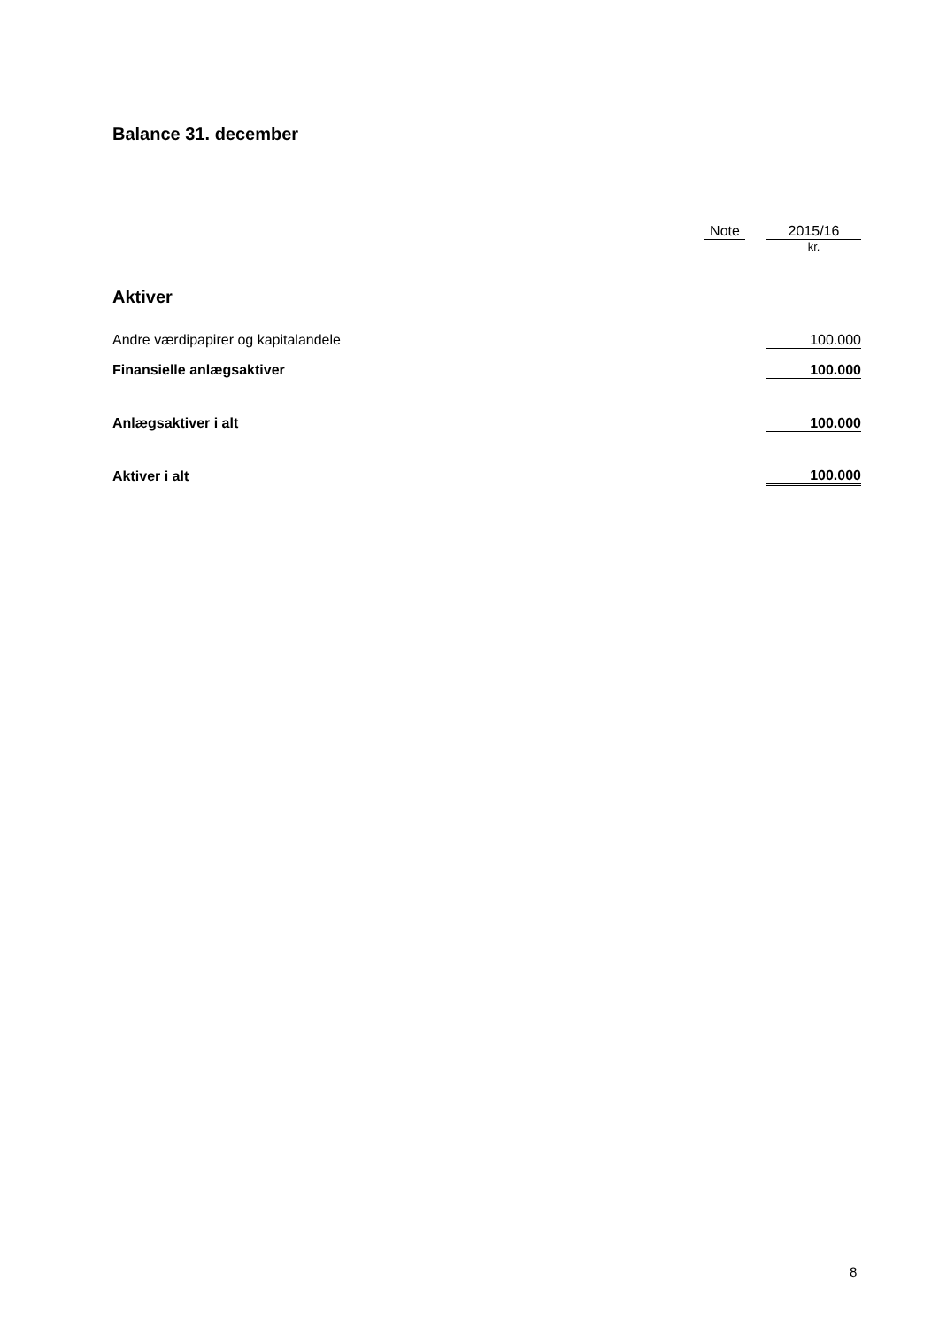Balance 31. december
| | Note | | 2015/16 |
| | | | kr. |
| Aktiver | | | |
| Andre værdipapirer og kapitalandele | | | 100.000 |
| Finansielle anlægsaktiver | | | 100.000 |
| Anlægsaktiver i alt | | | 100.000 |
| Aktiver i alt | | | 100.000 |
8